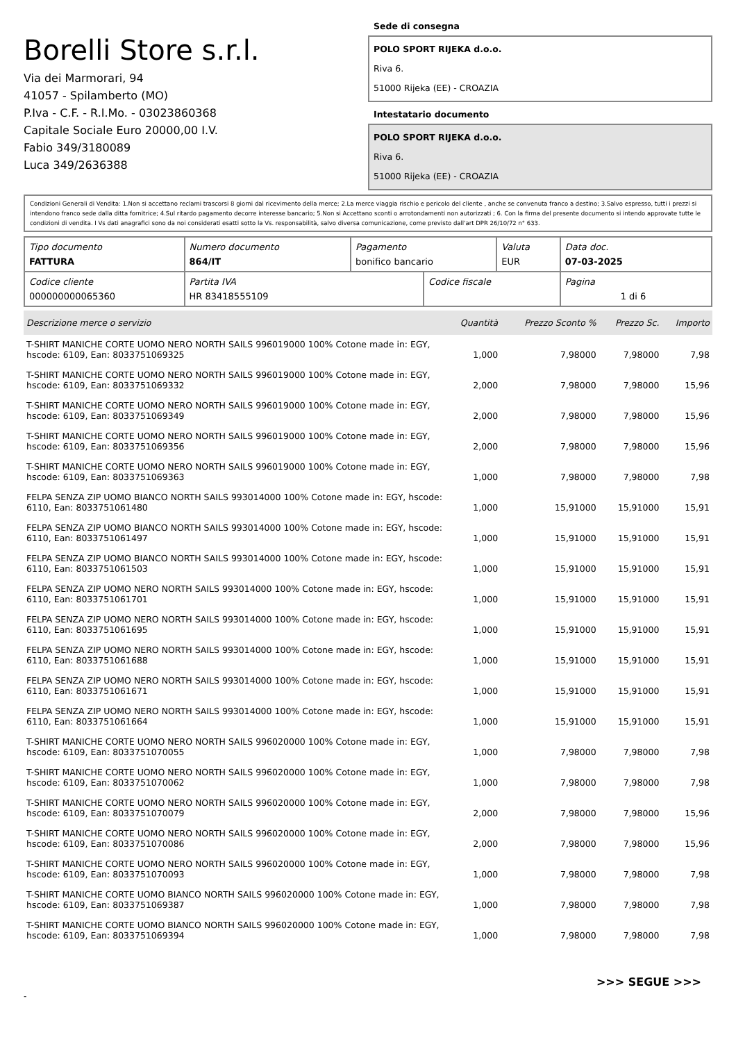Borelli Store s.r.l.
Via dei Marmorari, 94
41057 - Spilamberto (MO)
P.Iva - C.F. - R.I.Mo. - 03023860368
Capitale Sociale Euro 20000,00 I.V.
Fabio 349/3180089
Luca 349/2636388
Sede di consegna
POLO SPORT RIJEKA d.o.o.
Riva 6.
51000 Rijeka (EE) - CROAZIA
Intestatario documento
POLO SPORT RIJEKA d.o.o.
Riva 6.
51000 Rijeka (EE) - CROAZIA
Condizioni Generali di Vendita: 1.Non si accettano reclami trascorsi 8 giorni dal ricevimento della merce; 2.La merce viaggia rischio e pericolo del cliente , anche se convenuta franco a destino; 3.Salvo espresso, tutti i prezzi si intendono franco sede dalla ditta fornitrice; 4.Sul ritardo pagamento decorre interesse bancario; 5.Non si Accettano sconti o arrotondamenti non autorizzati ; 6. Con la firma del presente documento si intendo approvate tutte le condizioni di vendita. I Vs dati anagrafici sono da noi considerati esatti sotto la Vs. responsabilità, salvo diversa comunicazione, come previsto dall'art DPR 26/10/72 n° 633.
| Tipo documento FATTURA | Numero documento 864/IT | Pagamento bonifico bancario | | Valuta EUR | Data doc. 07-03-2025 |
| Codice cliente 000000000065360 | Partita IVA HR 83418555109 | | Codice fiscale | | Pagina 1 di 6 |
| Descrizione merce o servizio | Quantità | Prezzo Sconto % | Prezzo Sc. | Importo |
| --- | --- | --- | --- | --- |
| T-SHIRT MANICHE CORTE UOMO NERO NORTH SAILS 996019000 100% Cotone made in: EGY, hscode: 6109, Ean: 8033751069325 | 1,000 | 7,98000 | 7,98000 | 7,98 |
| T-SHIRT MANICHE CORTE UOMO NERO NORTH SAILS 996019000 100% Cotone made in: EGY, hscode: 6109, Ean: 8033751069332 | 2,000 | 7,98000 | 7,98000 | 15,96 |
| T-SHIRT MANICHE CORTE UOMO NERO NORTH SAILS 996019000 100% Cotone made in: EGY, hscode: 6109, Ean: 8033751069349 | 2,000 | 7,98000 | 7,98000 | 15,96 |
| T-SHIRT MANICHE CORTE UOMO NERO NORTH SAILS 996019000 100% Cotone made in: EGY, hscode: 6109, Ean: 8033751069356 | 2,000 | 7,98000 | 7,98000 | 15,96 |
| T-SHIRT MANICHE CORTE UOMO NERO NORTH SAILS 996019000 100% Cotone made in: EGY, hscode: 6109, Ean: 8033751069363 | 1,000 | 7,98000 | 7,98000 | 7,98 |
| FELPA SENZA ZIP UOMO BIANCO NORTH SAILS 993014000 100% Cotone made in: EGY, hscode: 6110, Ean: 8033751061480 | 1,000 | 15,91000 | 15,91000 | 15,91 |
| FELPA SENZA ZIP UOMO BIANCO NORTH SAILS 993014000 100% Cotone made in: EGY, hscode: 6110, Ean: 8033751061497 | 1,000 | 15,91000 | 15,91000 | 15,91 |
| FELPA SENZA ZIP UOMO BIANCO NORTH SAILS 993014000 100% Cotone made in: EGY, hscode: 6110, Ean: 8033751061503 | 1,000 | 15,91000 | 15,91000 | 15,91 |
| FELPA SENZA ZIP UOMO NERO NORTH SAILS 993014000 100% Cotone made in: EGY, hscode: 6110, Ean: 8033751061701 | 1,000 | 15,91000 | 15,91000 | 15,91 |
| FELPA SENZA ZIP UOMO NERO NORTH SAILS 993014000 100% Cotone made in: EGY, hscode: 6110, Ean: 8033751061695 | 1,000 | 15,91000 | 15,91000 | 15,91 |
| FELPA SENZA ZIP UOMO NERO NORTH SAILS 993014000 100% Cotone made in: EGY, hscode: 6110, Ean: 8033751061688 | 1,000 | 15,91000 | 15,91000 | 15,91 |
| FELPA SENZA ZIP UOMO NERO NORTH SAILS 993014000 100% Cotone made in: EGY, hscode: 6110, Ean: 8033751061671 | 1,000 | 15,91000 | 15,91000 | 15,91 |
| FELPA SENZA ZIP UOMO NERO NORTH SAILS 993014000 100% Cotone made in: EGY, hscode: 6110, Ean: 8033751061664 | 1,000 | 15,91000 | 15,91000 | 15,91 |
| T-SHIRT MANICHE CORTE UOMO NERO NORTH SAILS 996020000 100% Cotone made in: EGY, hscode: 6109, Ean: 8033751070055 | 1,000 | 7,98000 | 7,98000 | 7,98 |
| T-SHIRT MANICHE CORTE UOMO NERO NORTH SAILS 996020000 100% Cotone made in: EGY, hscode: 6109, Ean: 8033751070062 | 1,000 | 7,98000 | 7,98000 | 7,98 |
| T-SHIRT MANICHE CORTE UOMO NERO NORTH SAILS 996020000 100% Cotone made in: EGY, hscode: 6109, Ean: 8033751070079 | 2,000 | 7,98000 | 7,98000 | 15,96 |
| T-SHIRT MANICHE CORTE UOMO NERO NORTH SAILS 996020000 100% Cotone made in: EGY, hscode: 6109, Ean: 8033751070086 | 2,000 | 7,98000 | 7,98000 | 15,96 |
| T-SHIRT MANICHE CORTE UOMO NERO NORTH SAILS 996020000 100% Cotone made in: EGY, hscode: 6109, Ean: 8033751070093 | 1,000 | 7,98000 | 7,98000 | 7,98 |
| T-SHIRT MANICHE CORTE UOMO BIANCO NORTH SAILS 996020000 100% Cotone made in: EGY, hscode: 6109, Ean: 8033751069387 | 1,000 | 7,98000 | 7,98000 | 7,98 |
| T-SHIRT MANICHE CORTE UOMO BIANCO NORTH SAILS 996020000 100% Cotone made in: EGY, hscode: 6109, Ean: 8033751069394 | 1,000 | 7,98000 | 7,98000 | 7,98 |
>>> SEGUE >>>
-